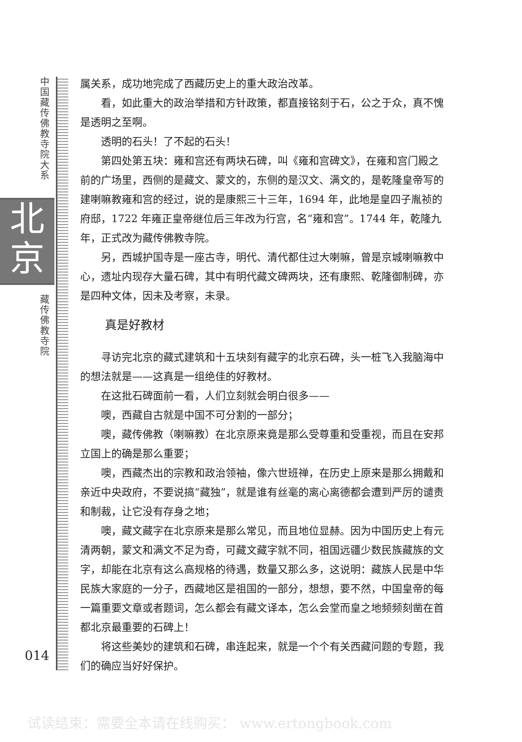中国藏传佛教寺院大系
北
京
藏传佛教寺院
属关系，成功地完成了西藏历史上的重大政治改革。
看，如此重大的政治举措和方针政策，都直接铭刻于石，公之于众，真不愧是透明之至啊。
透明的石头！了不起的石头！
第四处第五块：雍和宫还有两块石碑，叫《雍和宫碑文》，在雍和宫门殿之前的广场里，西侧的是藏文、蒙文的，东侧的是汉文、满文的，是乾隆皇帝写的建喇嘛教雍和宫的经过，说的是康熙三十三年，1694 年，此地是皇四子胤祯的府邸，1722 年雍正皇帝继位后三年改为行宫，名“雍和宫”。1744 年，乾隆九年，正式改为藏传佛教寺院。
另，西城护国寺是一座古寺，明代、清代都住过大喇嘛，曾是京城喇嘛教中心，遗址内现存大量石碑，其中有明代藏文碑两块，还有康熙、乾隆御制碑，亦是四种文体，因未及考察，未录。
真是好教材
寻访完北京的藏式建筑和十五块刻有藏字的北京石碑，头一桩飞入我脑海中的想法就是——这真是一组绝佳的好教材。
在这批石碑面前一看，人们立刻就会明白很多——
噢，西藏自古就是中国不可分割的一部分；
噢，藏传佛教（喇嘛教）在北京原来竟是那么受尊重和受重视，而且在安邦立国上的确是那么重要；
噢，西藏杰出的宗教和政治领袖，像六世班禅，在历史上原来是那么拥戴和亲近中央政府，不要说搞“藏独”，就是谁有丝毫的离心离德都会遭到严厉的谴责和制裁，让它没有存身之地；
噢，藏文藏字在北京原来是那么常见，而且地位显赫。因为中国历史上有元清两朝，蒙文和满文不足为奇，可藏文藏字就不同，祖国远疆少数民族藏族的文字，却能在北京有这么高规格的待遇，数量又那么多，这说明：藏族人民是中华民族大家庭的一分子，西藏地区是祖国的一部分，想想，要不然，中国皇帝的每一篇重要文章或者题词，怎么都会有藏文译本，怎么会堂而皇之地频频刻凿在首都北京最重要的石碑上！
将这些美妙的建筑和石碑，串连起来，就是一个个有关西藏问题的专题，我们的确应当好好保护。
014
试读结束：需要全本请在线购买： www.ertongbook.com